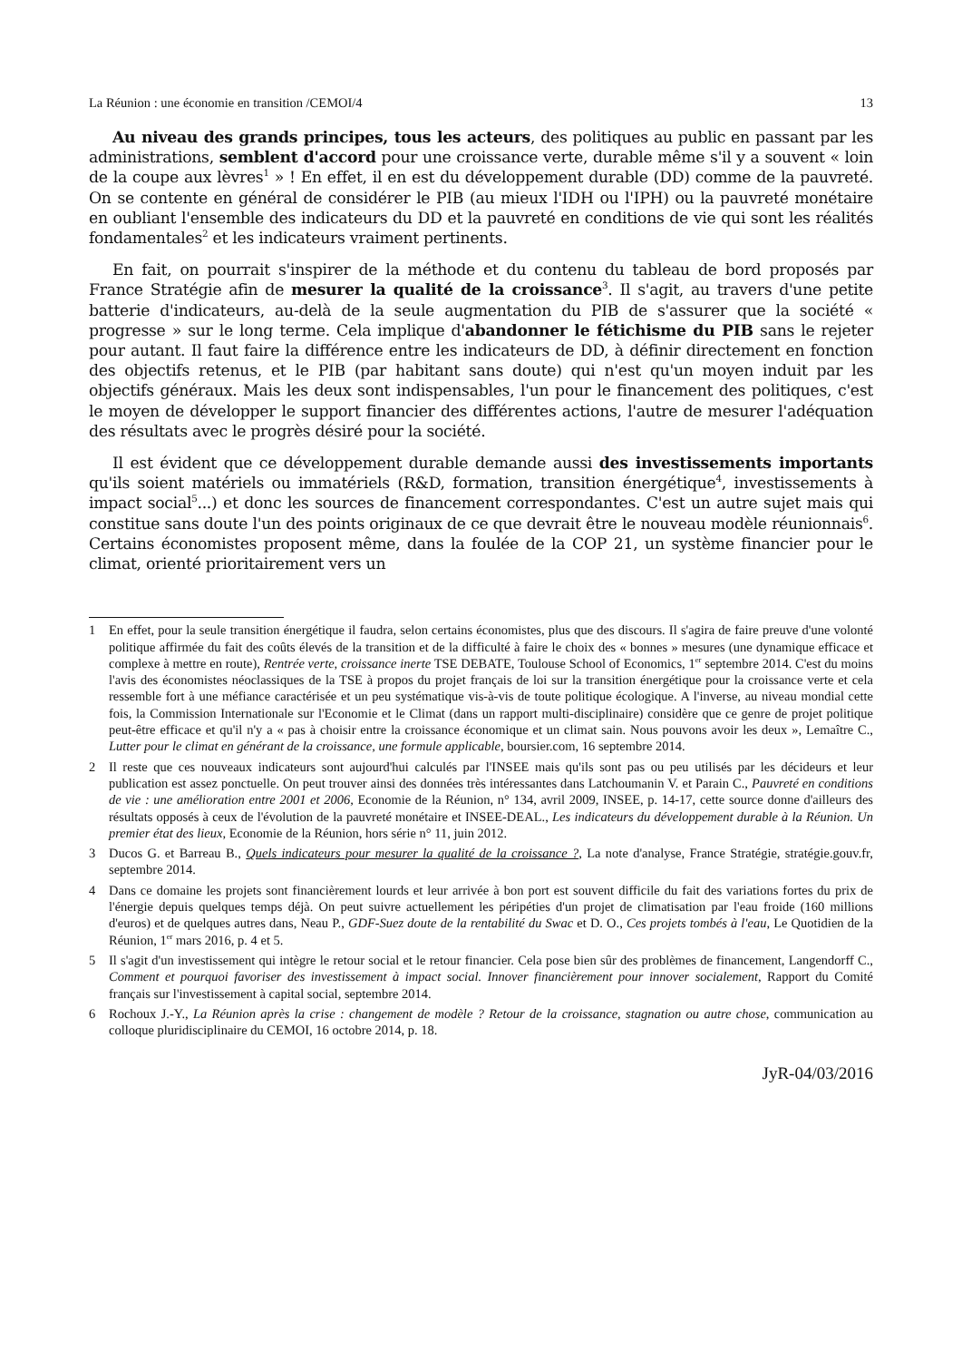La Réunion : une économie en transition /CEMOI/4 13
Au niveau des grands principes, tous les acteurs, des politiques au public en passant par les administrations, semblent d'accord pour une croissance verte, durable même s'il y a souvent « loin de la coupe aux lèvres<sup>1</sup> » ! En effet, il en est du développement durable (DD) comme de la pauvreté. On se contente en général de considérer le PIB (au mieux l'IDH ou l'IPH) ou la pauvreté monétaire en oubliant l'ensemble des indicateurs du DD et la pauvreté en conditions de vie qui sont les réalités fondamentales<sup>2</sup> et les indicateurs vraiment pertinents.
En fait, on pourrait s'inspirer de la méthode et du contenu du tableau de bord proposés par France Stratégie afin de mesurer la qualité de la croissance<sup>3</sup>. Il s'agit, au travers d'une petite batterie d'indicateurs, au-delà de la seule augmentation du PIB de s'assurer que la société « progresse » sur le long terme. Cela implique d'abandonner le fétichisme du PIB sans le rejeter pour autant. Il faut faire la différence entre les indicateurs de DD, à définir directement en fonction des objectifs retenus, et le PIB (par habitant sans doute) qui n'est qu'un moyen induit par les objectifs généraux. Mais les deux sont indispensables, l'un pour le financement des politiques, c'est le moyen de développer le support financier des différentes actions, l'autre de mesurer l'adéquation des résultats avec le progrès désiré pour la société.
Il est évident que ce développement durable demande aussi des investissements importants qu'ils soient matériels ou immatériels (R&D, formation, transition énergétique<sup>4</sup>, investissements à impact social<sup>5</sup>...) et donc les sources de financement correspondantes. C'est un autre sujet mais qui constitue sans doute l'un des points originaux de ce que devrait être le nouveau modèle réunionnais<sup>6</sup>. Certains économistes proposent même, dans la foulée de la COP 21, un système financier pour le climat, orienté prioritairement vers un
1 En effet, pour la seule transition énergétique il faudra, selon certains économistes, plus que des discours. Il s'agira de faire preuve d'une volonté politique affirmée du fait des coûts élevés de la transition et de la difficulté à faire le choix des « bonnes » mesures (une dynamique efficace et complexe à mettre en route), Rentrée verte, croissance inerte TSE DEBATE, Toulouse School of Economics, 1<sup>er</sup> septembre 2014. C'est du moins l'avis des économistes néoclassiques de la TSE à propos du projet français de loi sur la transition énergétique pour la croissance verte et cela ressemble fort à une méfiance caractérisée et un peu systématique vis-à-vis de toute politique écologique. A l'inverse, au niveau mondial cette fois, la Commission Internationale sur l'Economie et le Climat (dans un rapport multi-disciplinaire) considère que ce genre de projet politique peut-être efficace et qu'il n'y a « pas à choisir entre la croissance économique et un climat sain. Nous pouvons avoir les deux », Lemaître C., Lutter pour le climat en générant de la croissance, une formule applicable, boursier.com, 16 septembre 2014.
2 Il reste que ces nouveaux indicateurs sont aujourd'hui calculés par l'INSEE mais qu'ils sont pas ou peu utilisés par les décideurs et leur publication est assez ponctuelle. On peut trouver ainsi des données très intéressantes dans Latchoumanin V. et Parain C., Pauvreté en conditions de vie : une amélioration entre 2001 et 2006, Economie de la Réunion, n° 134, avril 2009, INSEE, p. 14-17, cette source donne d'ailleurs des résultats opposés à ceux de l'évolution de la pauvreté monétaire et INSEE-DEAL., Les indicateurs du développement durable à la Réunion. Un premier état des lieux, Economie de la Réunion, hors série n° 11, juin 2012.
3 Ducos G. et Barreau B., Quels indicateurs pour mesurer la qualité de la croissance ?, La note d'analyse, France Stratégie, stratégie.gouv.fr, septembre 2014.
4 Dans ce domaine les projets sont financièrement lourds et leur arrivée à bon port est souvent difficile du fait des variations fortes du prix de l'énergie depuis quelques temps déjà. On peut suivre actuellement les péripéties d'un projet de climatisation par l'eau froide (160 millions d'euros) et de quelques autres dans, Neau P., GDF-Suez doute de la rentabilité du Swac et D. O., Ces projets tombés à l'eau, Le Quotidien de la Réunion, 1<sup>er</sup> mars 2016, p. 4 et 5.
5 Il s'agit d'un investissement qui intègre le retour social et le retour financier. Cela pose bien sûr des problèmes de financement, Langendorff C., Comment et pourquoi favoriser des investissement à impact social. Innover financièrement pour innover socialement, Rapport du Comité français sur l'investissement à capital social, septembre 2014.
6 Rochoux J.-Y., La Réunion après la crise : changement de modèle ? Retour de la croissance, stagnation ou autre chose, communication au colloque pluridisciplinaire du CEMOI, 16 octobre 2014, p. 18.
JyR-04/03/2016